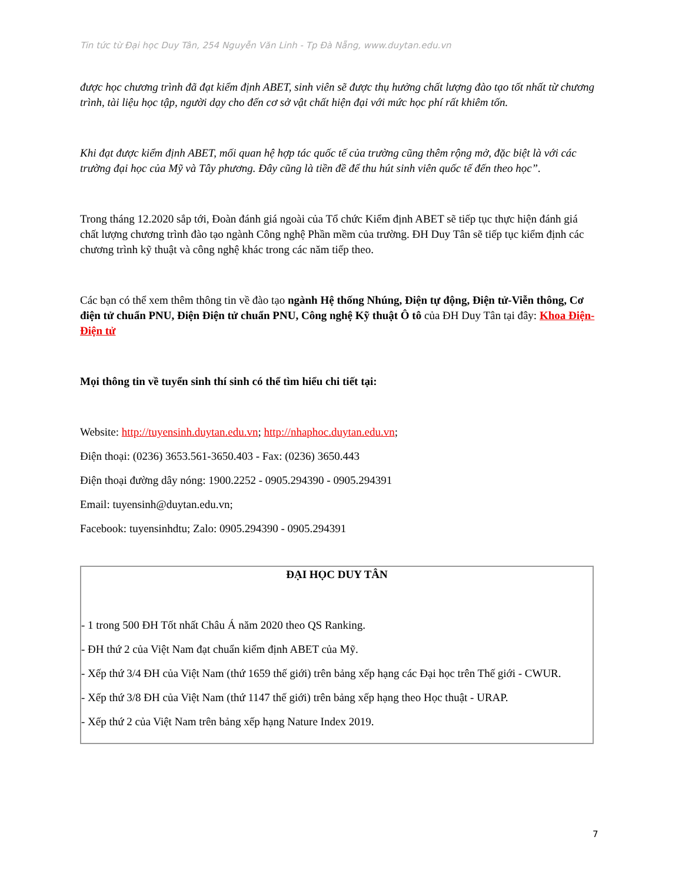Tin tức từ Đại học Duy Tân, 254 Nguyễn Văn Linh - Tp Đà Nẵng, www.duytan.edu.vn
được học chương trình đã đạt kiểm định ABET, sinh viên sẽ được thụ hưởng chất lượng đào tạo tốt nhất từ chương trình, tài liệu học tập, người dạy cho đến cơ sở vật chất hiện đại với mức học phí rất khiêm tốn.
Khi đạt được kiểm định ABET, mối quan hệ hợp tác quốc tế của trường cũng thêm rộng mở, đặc biệt là với các trường đại học của Mỹ và Tây phương. Đây cũng là tiền đề để thu hút sinh viên quốc tế đến theo học”.
Trong tháng 12.2020 sắp tới, Đoàn đánh giá ngoài của Tổ chức Kiểm định ABET sẽ tiếp tục thực hiện đánh giá chất lượng chương trình đào tạo ngành Công nghệ Phần mềm của trường. ĐH Duy Tân sẽ tiếp tục kiểm định các chương trình kỹ thuật và công nghệ khác trong các năm tiếp theo.
Các bạn có thể xem thêm thông tin về đào tạo ngành Hệ thống Nhúng, Điện tự động, Điện tử-Viễn thông, Cơ điện tử chuẩn PNU, Điện Điện tử chuẩn PNU, Công nghệ Kỹ thuật Ô tô của ĐH Duy Tân tại đây: Khoa Điện-Điện tử
Mọi thông tin về tuyển sinh thí sinh có thể tìm hiểu chi tiết tại:
Website: http://tuyensinh.duytan.edu.vn; http://nhaphoc.duytan.edu.vn;
Điện thoại: (0236) 3653.561-3650.403 - Fax: (0236) 3650.443
Điện thoại đường dây nóng: 1900.2252 - 0905.294390 - 0905.294391
Email: tuyensinh@duytan.edu.vn;
Facebook: tuyensinhdtu; Zalo: 0905.294390 - 0905.294391
| ĐẠI HỌC DUY TÂN - 1 trong 500 ĐH Tốt nhất Châu Á năm 2020 theo QS Ranking. - ĐH thứ 2 của Việt Nam đạt chuẩn kiểm định ABET của Mỹ. - Xếp thứ 3/4 ĐH của Việt Nam (thứ 1659 thế giới) trên bảng xếp hạng các Đại học trên Thế giới - CWUR. - Xếp thứ 3/8 ĐH của Việt Nam (thứ 1147 thế giới) trên bảng xếp hạng theo Học thuật - URAP. - Xếp thứ 2 của Việt Nam trên bảng xếp hạng Nature Index 2019. |
7